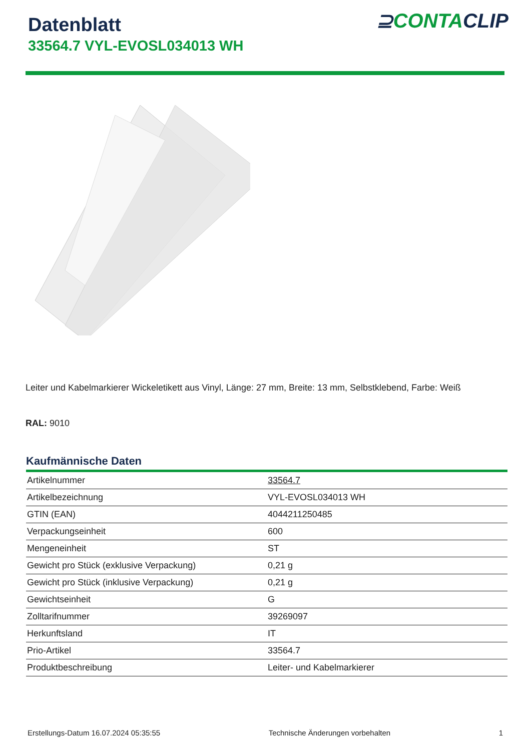Datenblatt
33564.7 VYL-EVOSL034013 WH
⊇CONTACLIP
Leiter und Kabelmarkierer Wickeletikett aus Vinyl, Länge: 27 mm, Breite: 13 mm, Selbstklebend, Farbe: Weiß
RAL: 9010
Kaufmännische Daten
| Artikelnummer | 33564.7 |
| Artikelbezeichnung | VYL-EVOSL034013 WH |
| GTIN (EAN) | 4044211250485 |
| Verpackungseinheit | 600 |
| Mengeneinheit | ST |
| Gewicht pro Stück (exklusive Verpackung) | 0,21 g |
| Gewicht pro Stück (inklusive Verpackung) | 0,21 g |
| Gewichtseinheit | G |
| Zolltarifnummer | 39269097 |
| Herkunftsland | IT |
| Prio-Artikel | 33564.7 |
| Produktbeschreibung | Leiter- und Kabelmarkierer |
Erstellungs-Datum 16.07.2024 05:35:55 Technische Änderungen vorbehalten 1